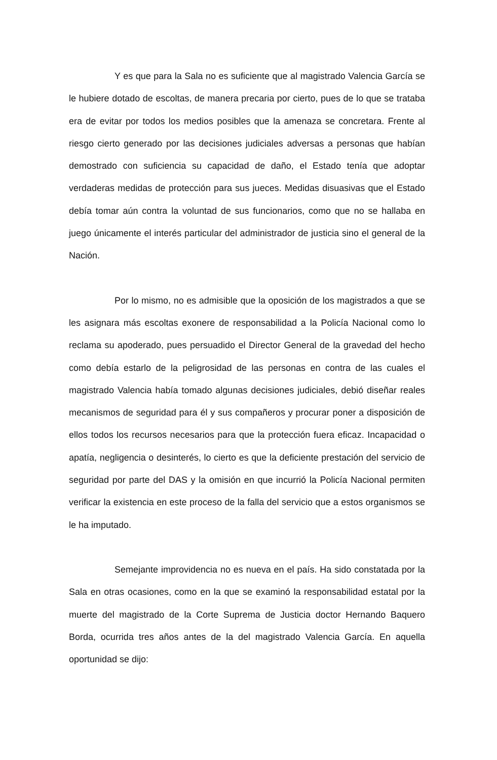Y es que para la Sala no es suficiente que al magistrado Valencia García se le hubiere dotado de escoltas, de manera precaria por cierto, pues de lo que se trataba era de evitar por todos los medios posibles que la amenaza se concretara. Frente al riesgo cierto generado por las decisiones judiciales adversas a personas que habían demostrado con suficiencia su capacidad de daño, el Estado tenía que adoptar verdaderas medidas de protección para sus jueces. Medidas disuasivas que el Estado debía tomar aún contra la voluntad de sus funcionarios, como que no se hallaba en juego únicamente el interés particular del administrador de justicia sino el general de la Nación.
Por lo mismo, no es admisible que la oposición de los magistrados a que se les asignara más escoltas exonere de responsabilidad a la Policía Nacional como lo reclama su apoderado, pues persuadido el Director General de la gravedad del hecho como debía estarlo de la peligrosidad de las personas en contra de las cuales el magistrado Valencia había tomado algunas decisiones judiciales, debió diseñar reales mecanismos de seguridad para él y sus compañeros y procurar poner a disposición de ellos todos los recursos necesarios para que la protección fuera eficaz. Incapacidad o apatía, negligencia o desinterés, lo cierto es que la deficiente prestación del servicio de seguridad por parte del DAS y la omisión en que incurrió la Policía Nacional permiten verificar la existencia en este proceso de la falla del servicio que a estos organismos se le ha imputado.
Semejante improvidencia no es nueva en el país. Ha sido constatada por la Sala en otras ocasiones, como en la que se examinó la responsabilidad estatal por la muerte del magistrado de la Corte Suprema de Justicia doctor Hernando Baquero Borda, ocurrida tres años antes de la del magistrado Valencia García. En aquella oportunidad se dijo: